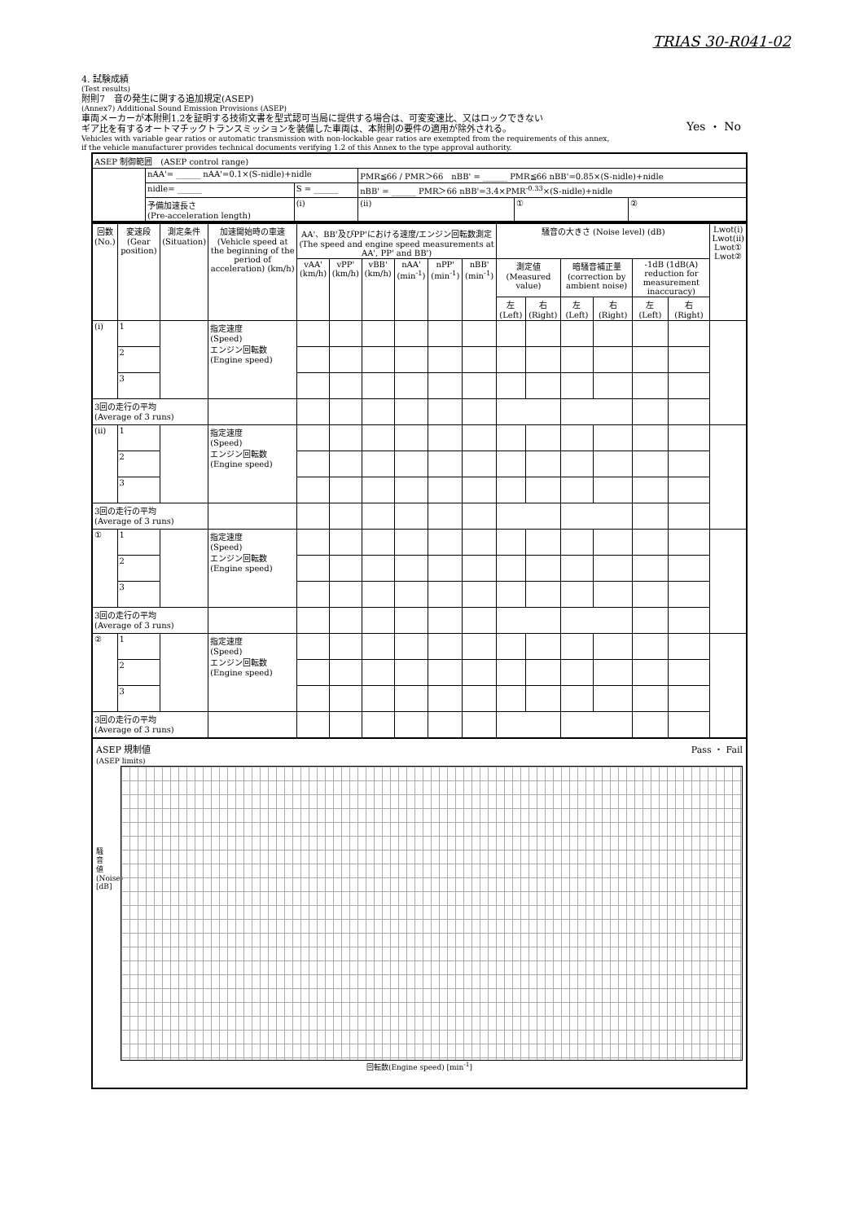TRIAS 30-R041-02
4. 試験成績
(Test results)
附則7　音の発生に関する追加規定(ASEP)
(Annex7) Additional Sound Emission Provisions (ASEP)
車両メーカーが本附則1.2を証明する技術文書を型式認可当局に提供する場合は、可変変速比、又はロックできない
ギア比を有するオートマチックトランスミッションを装備した車両は、本附則の要件の適用が除外される。
Yes ・ No
Vehicles with variable gear ratios or automatic transmission with non-lockable gear ratios are exempted from the requirements of this annex,
if the vehicle manufacturer provides technical documents verifying 1.2 of this Annex to the type approval authority.
| ASEP 制御範囲 (ASEP control range) | | | | | |
| | nAA'= ______ nAA'=0.1×(S-nidle)+nidle | | PMR≦66 / PMR＞66 nBB' = ______ PMR≦66 nBB'=0.85×(S-nidle)+nidle | | |
| | nidle= ______ | S = ______ | nBB' = ______ PMR＞66 nBB'=3.4×PMR<sup>-0.33</sup>×(S-nidle)+nidle | | |
| | 予備加速長さ (Pre-acceleration length) | (i) | (ⅱ) | ① | ② |
| 回数 (No.) | 変速段 (Gear position) | 測定条件 (Situation) | 加速開始時の車速 (Vehicle speed at the beginning of the period of acceleration) (km/h) | AA'、BB'及びPP'における速度/エンジン回転数測定 (The speed and engine speed measurements at AA', PP' and BB') | | | | | | 騒音の大きさ (Noise level) (dB) | | | | | | Lwot(i) Lwot(ⅱ) Lwot① Lwot② |
| --- | --- | --- | --- | --- | --- | --- | --- | --- | --- | --- | --- | --- | --- | --- | --- | --- |
| | | | | vAA' (km/h) | vPP' (km/h) | vBB' (km/h) | nAA' (min<sup>-1</sup>) | nPP' (min<sup>-1</sup>) | nBB' (min<sup>-1</sup>) | 測定値 (Measured value) | | 暗騒音補正量 (correction by ambient noise) | | -1dB (1dB(A) reduction for measurement inaccuracy) | | |
| | | | | | | | | | | 左 (Left) | 右 (Right) | 左 (Left) | 右 (Right) | 左 (Left) | 右 (Right) | |
| (i) | 1 | | 指定速度 (Speed) エンジン回転数 (Engine speed) | | | | | | | | | | | | | |
| | 2 | | | | | | | | | | | | | | | |
| | 3 | | | | | | | | | | | | | | | |
| 3回の走行の平均 (Average of 3 runs) | | | | | | | | | | | | | | | | |
| (ⅱ) | 1 | | 指定速度 (Speed) エンジン回転数 (Engine speed) | | | | | | | | | | | | | |
| | 2 | | | | | | | | | | | | | | | |
| | 3 | | | | | | | | | | | | | | | |
| 3回の走行の平均 (Average of 3 runs) | | | | | | | | | | | | | | | | |
| ① | 1 | | 指定速度 (Speed) エンジン回転数 (Engine speed) | | | | | | | | | | | | | |
| | 2 | | | | | | | | | | | | | | | |
| | 3 | | | | | | | | | | | | | | | |
| 3回の走行の平均 (Average of 3 runs) | | | | | | | | | | | | | | | | |
| ② | 1 | | 指定速度 (Speed) エンジン回転数 (Engine speed) | | | | | | | | | | | | | |
| | 2 | | | | | | | | | | | | | | | |
| | 3 | | | | | | | | | | | | | | | |
| 3回の走行の平均 (Average of 3 runs) | | | | | | | | | | | | | | | | |
ASEP 規制値
(ASEP limits)
Pass ・ Fail
騒
音
値
(Noise)
[dB]
回転数(Engine speed) [min<sup>-1</sup>]